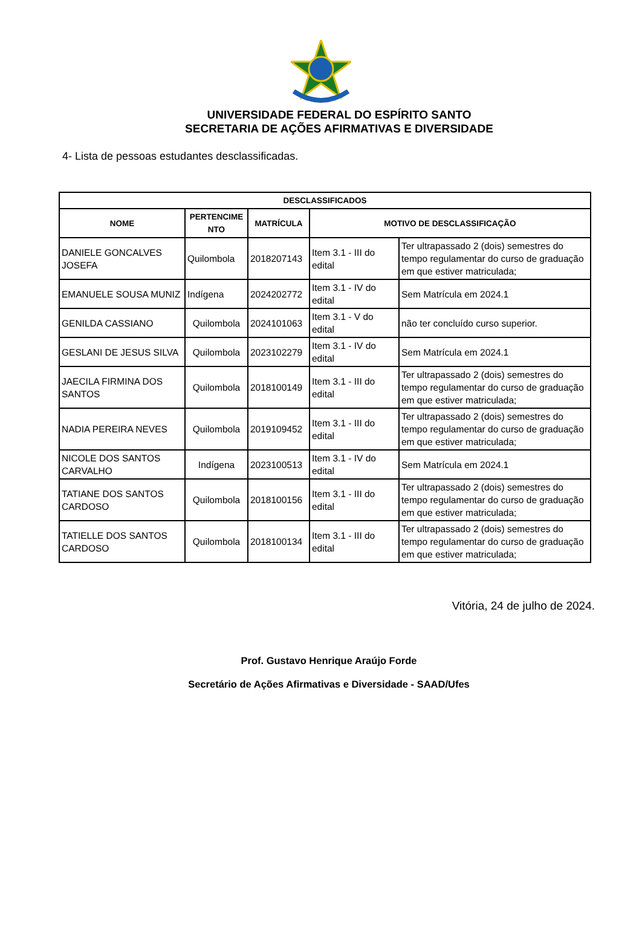UNIVERSIDADE FEDERAL DO ESPÍRITO SANTO
SECRETARIA DE AÇÕES AFIRMATIVAS E DIVERSIDADE
4- Lista de pessoas estudantes desclassificadas.
| DESCLASSIFICADOS | | | | |
| --- | --- | --- | --- | --- |
| NOME | PERTENCIME NTO | MATRÍCULA | MOTIVO DE DESCLASSIFICAÇÃO | |
| DANIELE GONCALVES JOSEFA | Quilombola | 2018207143 | Item 3.1 - III do edital | Ter ultrapassado 2 (dois) semestres do tempo regulamentar do curso de graduação em que estiver matriculada; |
| EMANUELE SOUSA MUNIZ | Indígena | 2024202772 | Item 3.1 - IV do edital | Sem Matrícula em 2024.1 |
| GENILDA CASSIANO | Quilombola | 2024101063 | Item 3.1 - V do edital | não ter concluído curso superior. |
| GESLANI DE JESUS SILVA | Quilombola | 2023102279 | Item 3.1 - IV do edital | Sem Matrícula em 2024.1 |
| JAECILA FIRMINA DOS SANTOS | Quilombola | 2018100149 | Item 3.1 - III do edital | Ter ultrapassado 2 (dois) semestres do tempo regulamentar do curso de graduação em que estiver matriculada; |
| NADIA PEREIRA NEVES | Quilombola | 2019109452 | Item 3.1 - III do edital | Ter ultrapassado 2 (dois) semestres do tempo regulamentar do curso de graduação em que estiver matriculada; |
| NICOLE DOS SANTOS CARVALHO | Indígena | 2023100513 | Item 3.1 - IV do edital | Sem Matrícula em 2024.1 |
| TATIANE DOS SANTOS CARDOSO | Quilombola | 2018100156 | Item 3.1 - III do edital | Ter ultrapassado 2 (dois) semestres do tempo regulamentar do curso de graduação em que estiver matriculada; |
| TATIELLE DOS SANTOS CARDOSO | Quilombola | 2018100134 | Item 3.1 - III do edital | Ter ultrapassado 2 (dois) semestres do tempo regulamentar do curso de graduação em que estiver matriculada; |
Vitória, 24 de julho de 2024.
Prof. Gustavo Henrique Araújo Forde
Secretário de Ações Afirmativas e Diversidade - SAAD/Ufes